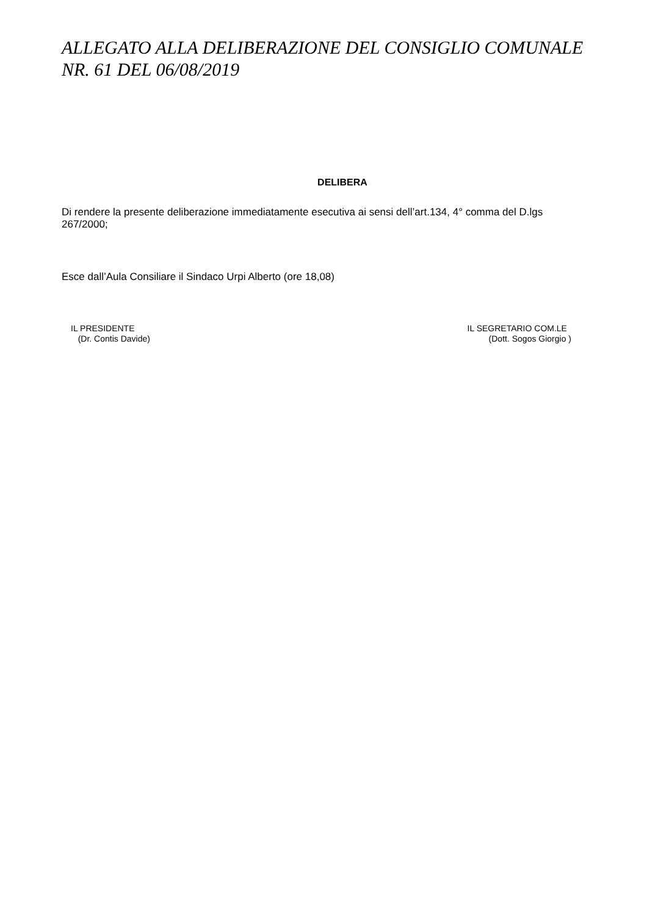ALLEGATO ALLA DELIBERAZIONE DEL CONSIGLIO COMUNALE NR. 61 DEL 06/08/2019
DELIBERA
Di rendere la presente deliberazione immediatamente esecutiva ai sensi dell’art.134, 4° comma del D.lgs 267/2000;
Esce dall’Aula Consiliare il Sindaco Urpi Alberto (ore 18,08)
IL PRESIDENTE
(Dr. Contis Davide)
IL SEGRETARIO COM.LE
(Dott. Sogos Giorgio )